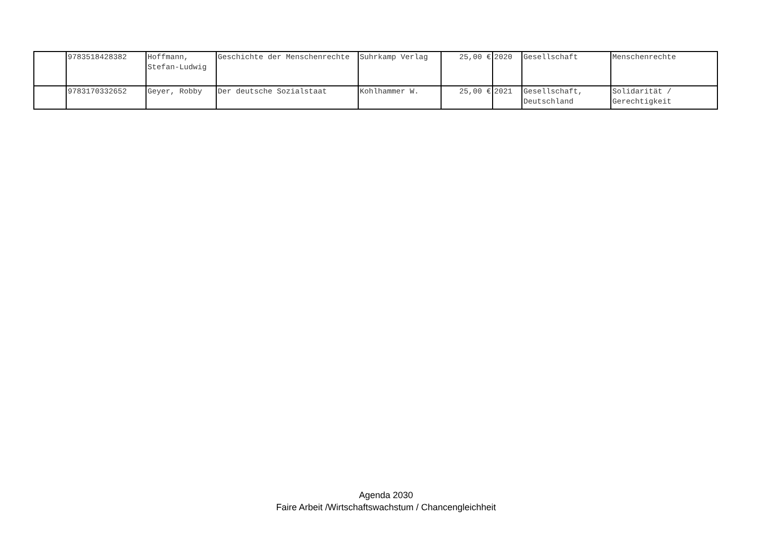| | 9783518428382 | Hoffmann, Stefan-Ludwig | Geschichte der Menschenrechte | Suhrkamp Verlag | 25,00 € | 2020 | Gesellschaft | Menschenrechte |
| | 9783170332652 | Geyer, Robby | Der deutsche Sozialstaat | Kohlhammer W. | 25,00 € | 2021 | Gesellschaft, Deutschland | Solidarität / Gerechtigkeit |
Agenda 2030
Faire Arbeit /Wirtschaftswachstum / Chancengleichheit